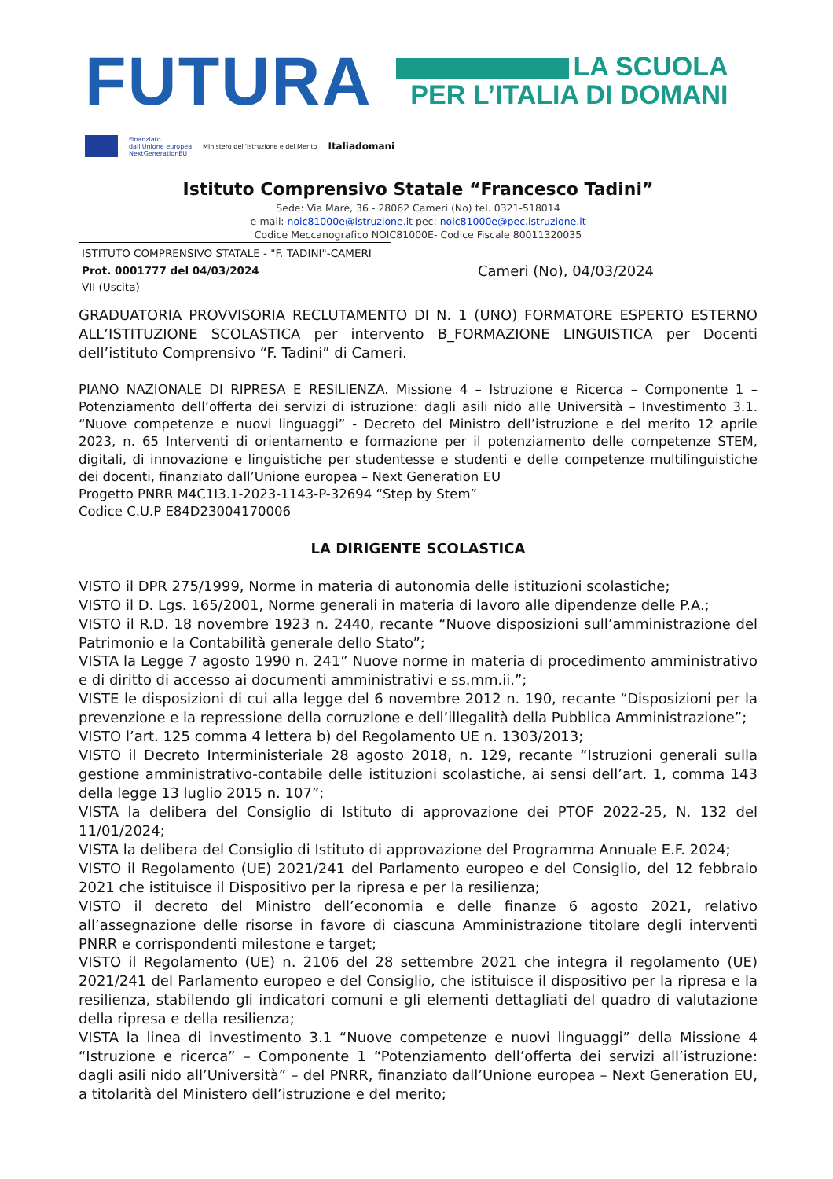FUTURA
LA SCUOLA
PER L’ITALIA DI DOMANI
Finanziato
dall'Unione europea
NextGenerationEU Ministero dell'Istruzione e del Merito Italiadomani
Istituto Comprensivo Statale “Francesco Tadini”
Sede: Via Marè, 36 - 28062 Cameri (No) tel. 0321-518014
e-mail: noic81000e@istruzione.it pec: noic81000e@pec.istruzione.it
Codice Meccanografico NOIC81000E- Codice Fiscale 80011320035
ISTITUTO COMPRENSIVO STATALE - "F. TADINI"-CAMERI
Prot. 0001777 del 04/03/2024
VII (Uscita)
Cameri (No), 04/03/2024
GRADUATORIA PROVVISORIA RECLUTAMENTO DI N. 1 (UNO) FORMATORE ESPERTO ESTERNO ALL’ISTITUZIONE SCOLASTICA per intervento B_FORMAZIONE LINGUISTICA per Docenti dell’istituto Comprensivo “F. Tadini” di Cameri.
PIANO NAZIONALE DI RIPRESA E RESILIENZA. Missione 4 – Istruzione e Ricerca – Componente 1 – Potenziamento dell’offerta dei servizi di istruzione: dagli asili nido alle Università – Investimento 3.1. “Nuove competenze e nuovi linguaggi” - Decreto del Ministro dell’istruzione e del merito 12 aprile 2023, n. 65 Interventi di orientamento e formazione per il potenziamento delle competenze STEM, digitali, di innovazione e linguistiche per studentesse e studenti e delle competenze multilinguistiche dei docenti, finanziato dall’Unione europea – Next Generation EU
Progetto PNRR M4C1I3.1-2023-1143-P-32694 “Step by Stem”
Codice C.U.P E84D23004170006
LA DIRIGENTE SCOLASTICA
VISTO il DPR 275/1999, Norme in materia di autonomia delle istituzioni scolastiche;
VISTO il D. Lgs. 165/2001, Norme generali in materia di lavoro alle dipendenze delle P.A.;
VISTO il R.D. 18 novembre 1923 n. 2440, recante “Nuove disposizioni sull’amministrazione del Patrimonio e la Contabilità generale dello Stato”;
VISTA la Legge 7 agosto 1990 n. 241” Nuove norme in materia di procedimento amministrativo e di diritto di accesso ai documenti amministrativi e ss.mm.ii.”;
VISTE le disposizioni di cui alla legge del 6 novembre 2012 n. 190, recante “Disposizioni per la prevenzione e la repressione della corruzione e dell’illegalità della Pubblica Amministrazione”;
VISTO l’art. 125 comma 4 lettera b) del Regolamento UE n. 1303/2013;
VISTO il Decreto Interministeriale 28 agosto 2018, n. 129, recante “Istruzioni generali sulla gestione amministrativo-contabile delle istituzioni scolastiche, ai sensi dell’art. 1, comma 143 della legge 13 luglio 2015 n. 107”;
VISTA la delibera del Consiglio di Istituto di approvazione dei PTOF 2022-25, N. 132 del 11/01/2024;
VISTA la delibera del Consiglio di Istituto di approvazione del Programma Annuale E.F. 2024;
VISTO il Regolamento (UE) 2021/241 del Parlamento europeo e del Consiglio, del 12 febbraio 2021 che istituisce il Dispositivo per la ripresa e per la resilienza;
VISTO il decreto del Ministro dell’economia e delle finanze 6 agosto 2021, relativo all’assegnazione delle risorse in favore di ciascuna Amministrazione titolare degli interventi PNRR e corrispondenti milestone e target;
VISTO il Regolamento (UE) n. 2106 del 28 settembre 2021 che integra il regolamento (UE) 2021/241 del Parlamento europeo e del Consiglio, che istituisce il dispositivo per la ripresa e la resilienza, stabilendo gli indicatori comuni e gli elementi dettagliati del quadro di valutazione della ripresa e della resilienza;
VISTA la linea di investimento 3.1 “Nuove competenze e nuovi linguaggi” della Missione 4 “Istruzione e ricerca” – Componente 1 “Potenziamento dell’offerta dei servizi all’istruzione: dagli asili nido all’Università” – del PNRR, finanziato dall’Unione europea – Next Generation EU, a titolarità del Ministero dell’istruzione e del merito;